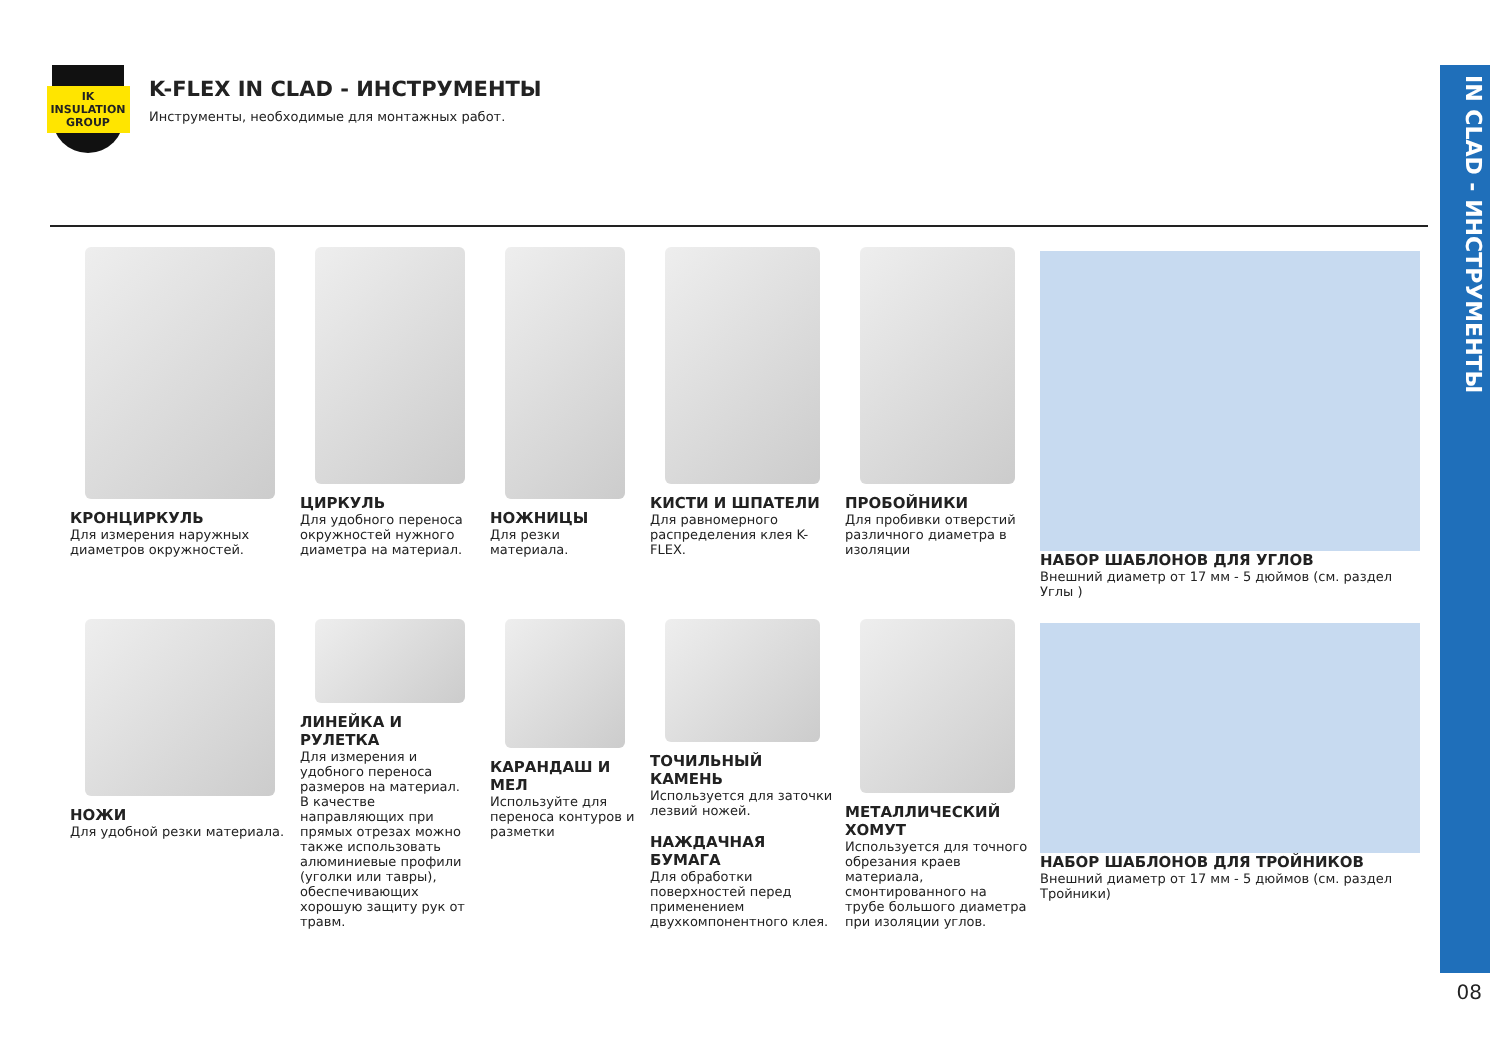IN CLAD - ИНСТРУМЕНТЫ
08
IK
INSULATION GROUP
K-FLEX IN CLAD - ИНСТРУМЕНТЫ
Инструменты, необходимые для монтажных работ.
КРОНЦИРКУЛЬ
Для измерения наружных диаметров окружностей.
ЦИРКУЛЬ
Для удобного переноса окружностей нужного диаметра на материал.
НОЖНИЦЫ
Для резки материала.
КИСТИ И ШПАТЕЛИ
Для равномерного распределения клея K-FLEX.
ПРОБОЙНИКИ
Для пробивки отверстий различного диаметра в изоляции
НАБОР ШАБЛОНОВ ДЛЯ УГЛОВ
Внешний диаметр от 17 мм - 5 дюймов (см. раздел Углы )
НОЖИ
Для удобной резки материала.
ЛИНЕЙКА И РУЛЕТКА
Для измерения и удобного переноса размеров на материал.
В качестве направляющих при прямых отрезах можно также использовать алюминиевые профили (уголки или тавры), обеспечивающих хорошую защиту рук от травм.
КАРАНДАШ И МЕЛ
Используйте для переноса контуров и разметки
ТОЧИЛЬНЫЙ КАМЕНЬ
Используется для заточки лезвий ножей.
НАЖДАЧНАЯ БУМАГА
Для обработки поверхностей перед применением двухкомпонентного клея.
МЕТАЛЛИЧЕСКИЙ ХОМУТ
Используется для точного обрезания краев материала, смонтированного на трубе большого диаметра при изоляции углов.
НАБОР ШАБЛОНОВ ДЛЯ ТРОЙНИКОВ
Внешний диаметр от 17 мм - 5 дюймов (см. раздел Тройники)